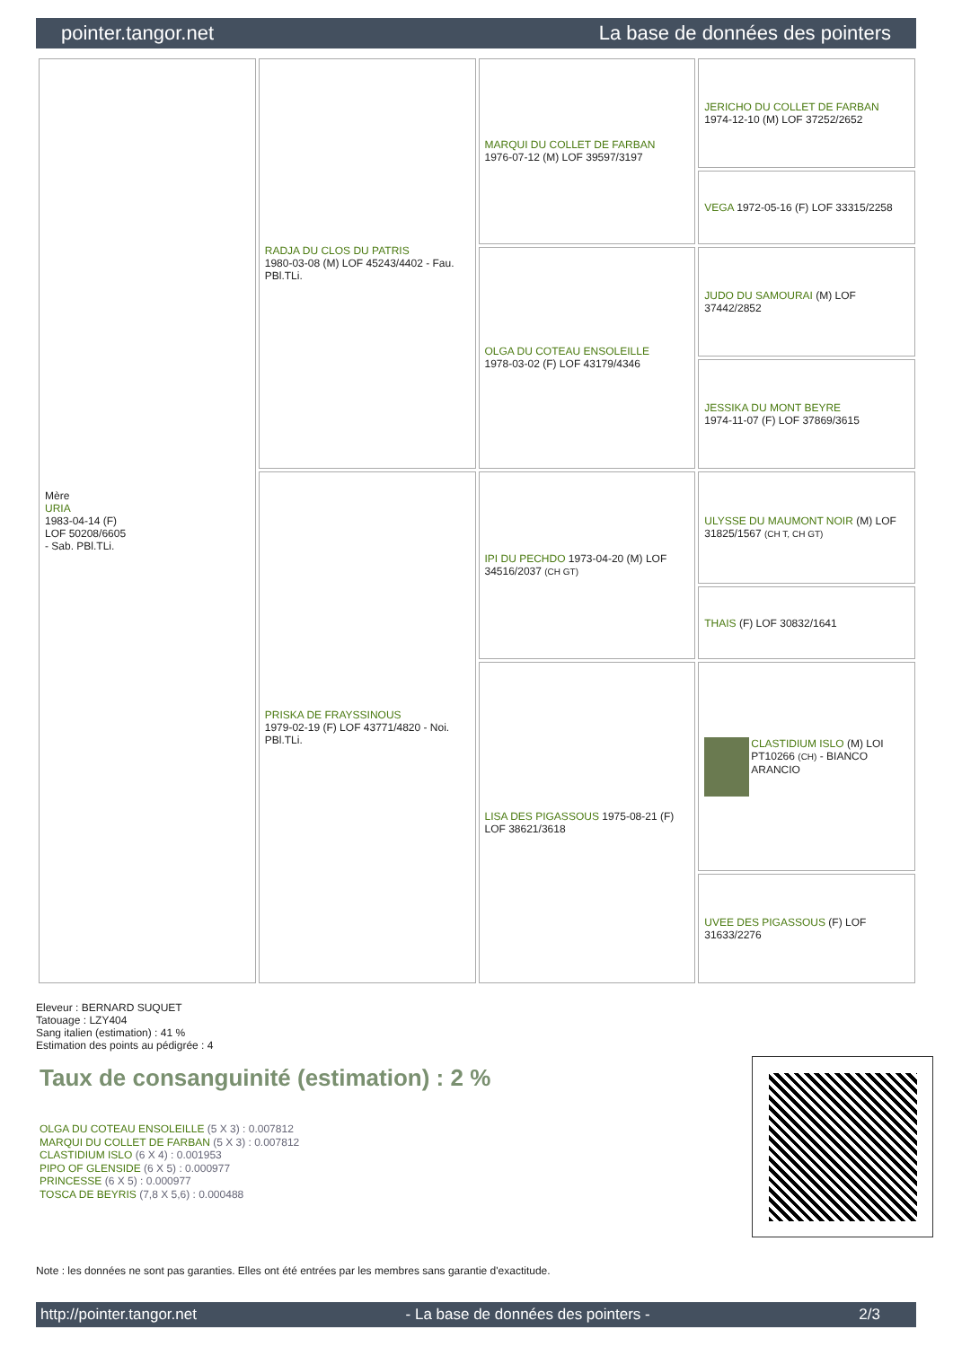pointer.tangor.net La base de données des pointers
| Mère URIA 1983-04-14 (F) LOF 50208/6605 - Sab. PBl.TLi. | RADJA DU CLOS DU PATRIS 1980-03-08 (M) LOF 45243/4402 - Fau. PBl.TLi. | MARQUI DU COLLET DE FARBAN 1976-07-12 (M) LOF 39597/3197 | JERICHO DU COLLET DE FARBAN 1974-12-10 (M) LOF 37252/2652 |
| | | | VEGA 1972-05-16 (F) LOF 33315/2258 |
| | | OLGA DU COTEAU ENSOLEILLE 1978-03-02 (F) LOF 43179/4346 | JUDO DU SAMOURAI (M) LOF 37442/2852 |
| | | | JESSIKA DU MONT BEYRE 1974-11-07 (F) LOF 37869/3615 |
| | PRISKA DE FRAYSSINOUS 1979-02-19 (F) LOF 43771/4820 - Noi. PBl.TLi. | IPI DU PECHDO 1973-04-20 (M) LOF 34516/2037 (CH GT) | ULYSSE DU MAUMONT NOIR (M) LOF 31825/1567 (CH T, CH GT) |
| | | | THAIS (F) LOF 30832/1641 |
| | | LISA DES PIGASSOUS 1975-08-21 (F) LOF 38621/3618 | CLASTIDIUM ISLO (M) LOI PT10266 (CH) - BIANCO ARANCIO |
| | | | UVEE DES PIGASSOUS (F) LOF 31633/2276 |
Eleveur : BERNARD SUQUET
Tatouage : LZY404
Sang italien (estimation) : 41 %
Estimation des points au pédigrée : 4
Taux de consanguinité (estimation) : 2 %
OLGA DU COTEAU ENSOLEILLE (5 X 3) : 0.007812
MARQUI DU COLLET DE FARBAN (5 X 3) : 0.007812
CLASTIDIUM ISLO (6 X 4) : 0.001953
PIPO OF GLENSIDE (6 X 5) : 0.000977
PRINCESSE (6 X 5) : 0.000977
TOSCA DE BEYRIS (7,8 X 5,6) : 0.000488
Note : les données ne sont pas garanties. Elles ont été entrées par les membres sans garantie d'exactitude.
http://pointer.tangor.net - La base de données des pointers - 2/3